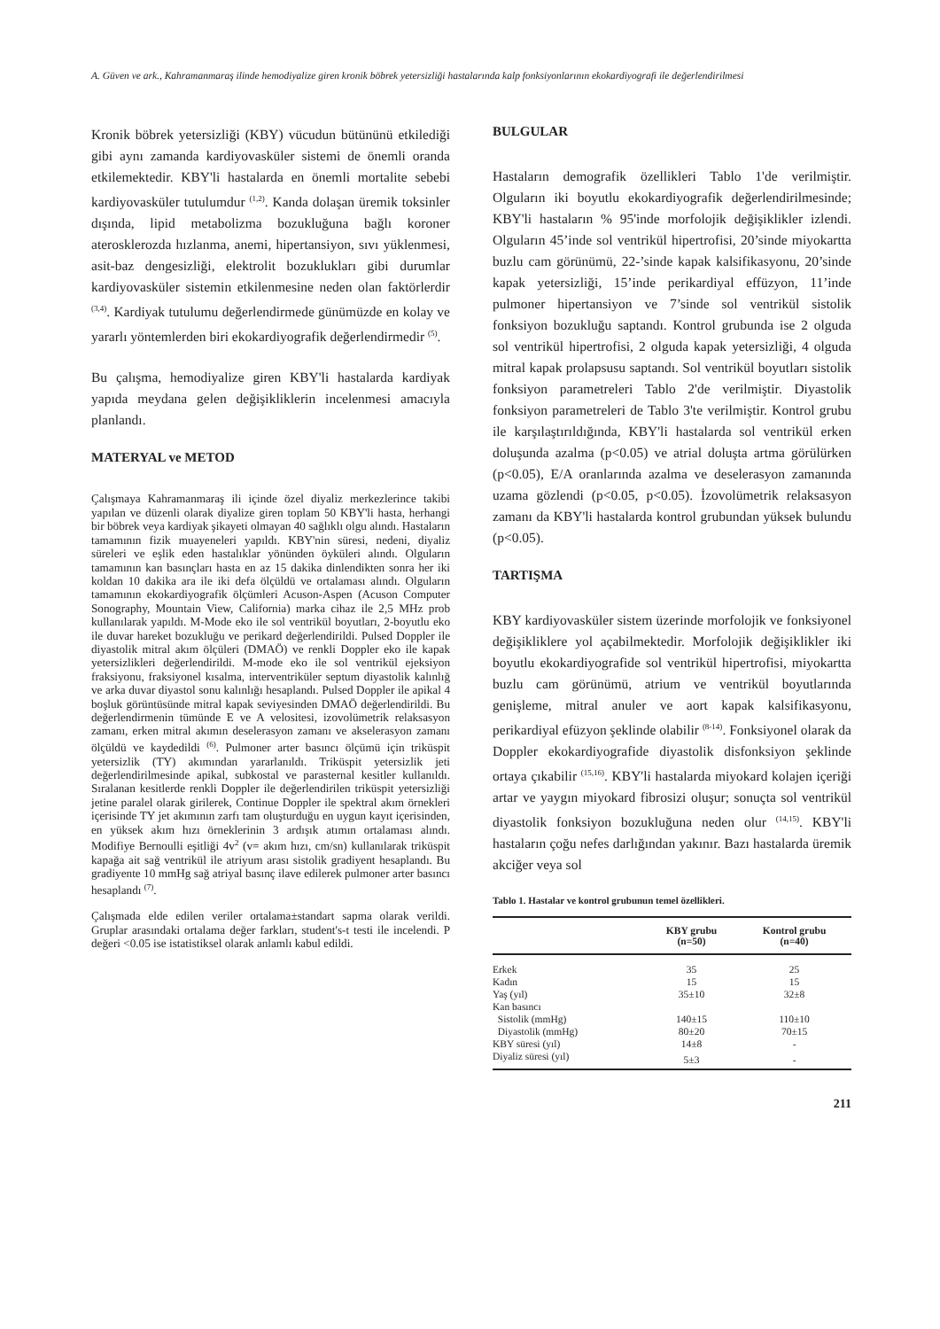A. Güven ve ark., Kahramanmaraş ilinde hemodiyalize giren kronik böbrek yetersizliği hastalarında kalp fonksiyonlarının ekokardiyografi ile değerlendirilmesi
Kronik böbrek yetersizliği (KBY) vücudun bütününü etkilediği gibi aynı zamanda kardiyovasküler sistemi de önemli oranda etkilemektedir. KBY'li hastalarda en önemli mortalite sebebi kardiyovasküler tutulumdur <sup>(1,2)</sup>. Kanda dolaşan üremik toksinler dışında, lipid metabolizma bozukluğuna bağlı koroner aterosklerozda hızlanma, anemi, hipertansiyon, sıvı yüklenmesi, asit-baz dengesizliği, elektrolit bozuklukları gibi durumlar kardiyovasküler sistemin etkilenmesine neden olan faktörlerdir <sup>(3,4)</sup>. Kardiyak tutulumu değerlendirmede günümüzde en kolay ve yararlı yöntemlerden biri ekokardiyografik değerlendirmedir <sup>(5)</sup>.
Bu çalışma, hemodiyalize giren KBY'li hastalarda kardiyak yapıda meydana gelen değişikliklerin incelenmesi amacıyla planlandı.
MATERYAL ve METOD
Çalışmaya Kahramanmaraş ili içinde özel diyaliz merkezlerince takibi yapılan ve düzenli olarak diyalize giren toplam 50 KBY'li hasta, herhangi bir böbrek veya kardiyak şikayeti olmayan 40 sağlıklı olgu alındı. Hastaların tamamının fizik muayeneleri yapıldı. KBY'nin süresi, nedeni, diyaliz süreleri ve eşlik eden hastalıklar yönünden öyküleri alındı. Olguların tamamının kan basınçları hasta en az 15 dakika dinlendikten sonra her iki koldan 10 dakika ara ile iki defa ölçüldü ve ortalaması alındı. Olguların tamamının ekokardiyografik ölçümleri Acuson-Aspen (Acuson Computer Sonography, Mountain View, California) marka cihaz ile 2,5 MHz prob kullanılarak yapıldı. M-Mode eko ile sol ventrikül boyutları, 2-boyutlu eko ile duvar hareket bozukluğu ve perikard değerlendirildi. Pulsed Doppler ile diyastolik mitral akım ölçüleri (DMAÖ) ve renkli Doppler eko ile kapak yetersizlikleri değerlendirildi. M-mode eko ile sol ventrikül ejeksiyon fraksiyonu, fraksiyonel kısalma, interventriküler septum diyastolik kalınlığ ve arka duvar diyastol sonu kalınlığı hesaplandı. Pulsed Doppler ile apikal 4 boşluk görüntüsünde mitral kapak seviyesinden DMAÖ değerlendirildi. Bu değerlendirmenin tümünde E ve A velositesi, izovolümetrik relaksasyon zamanı, erken mitral akımın deselerasyon zamanı ve akselerasyon zamanı ölçüldü ve kaydedildi <sup>(6)</sup>. Pulmoner arter basıncı ölçümü için triküspit yetersizlik (TY) akımından yararlanıldı. Triküspit yetersizlik jeti değerlendirilmesinde apikal, subkostal ve parasternal kesitler kullanıldı. Sıralanan kesitlerde renkli Doppler ile değerlendirilen triküspit yetersizliği jetine paralel olarak girilerek, Continue Doppler ile spektral akım örnekleri içerisinde TY jet akımının zarfı tam oluşturduğu en uygun kayıt içerisinden, en yüksek akım hızı örneklerinin 3 ardışık atımın ortalaması alındı. Modifiye Bernoulli eşitliği 4v<sup>2</sup> (v= akım hızı, cm/sn) kullanılarak triküspit kapağa ait sağ ventrikül ile atriyum arası sistolik gradiyent hesaplandı. Bu gradiyente 10 mmHg sağ atriyal basınç ilave edilerek pulmoner arter basıncı hesaplandı <sup>(7)</sup>.
Çalışmada elde edilen veriler ortalama±standart sapma olarak verildi. Gruplar arasındaki ortalama değer farkları, student's-t testi ile incelendi. P değeri <0.05 ise istatistiksel olarak anlamlı kabul edildi.
BULGULAR
Hastaların demografik özellikleri Tablo 1'de verilmiştir. Olguların iki boyutlu ekokardiyografik değerlendirilmesinde; KBY'li hastaların % 95'inde morfolojik değişiklikler izlendi. Olguların 45’inde sol ventrikül hipertrofisi, 20’sinde miyokartta buzlu cam görünümü, 22-’sinde kapak kalsifikasyonu, 20’sinde kapak yetersizliği, 15’inde perikardiyal effüzyon, 11’inde pulmoner hipertansiyon ve 7’sinde sol ventrikül sistolik fonksiyon bozukluğu saptandı. Kontrol grubunda ise 2 olguda sol ventrikül hipertrofisi, 2 olguda kapak yetersizliği, 4 olguda mitral kapak prolapsusu saptandı. Sol ventrikül boyutları sistolik fonksiyon parametreleri Tablo 2'de verilmiştir. Diyastolik fonksiyon parametreleri de Tablo 3'te verilmiştir. Kontrol grubu ile karşılaştırıldığında, KBY'li hastalarda sol ventrikül erken doluşunda azalma (p<0.05) ve atrial doluşta artma görülürken (p<0.05), E/A oranlarında azalma ve deselerasyon zamanında uzama gözlendi (p<0.05, p<0.05). İzovolümetrik relaksasyon zamanı da KBY'li hastalarda kontrol grubundan yüksek bulundu (p<0.05).
TARTIŞMA
KBY kardiyovasküler sistem üzerinde morfolojik ve fonksiyonel değişikliklere yol açabilmektedir. Morfolojik değişiklikler iki boyutlu ekokardiyografide sol ventrikül hipertrofisi, miyokartta buzlu cam görünümü, atrium ve ventrikül boyutlarında genişleme, mitral anuler ve aort kapak kalsifikasyonu, perikardiyal efüzyon şeklinde olabilir <sup>(8-14)</sup>. Fonksiyonel olarak da Doppler ekokardiyografide diyastolik disfonksiyon şeklinde ortaya çıkabilir <sup>(15,16)</sup>. KBY'li hastalarda miyokard kolajen içeriği artar ve yaygın miyokard fibrosizi oluşur; sonuçta sol ventrikül diyastolik fonksiyon bozukluğuna neden olur <sup>(14,15)</sup>. KBY'li hastaların çoğu nefes darlığından yakınır. Bazı hastalarda üremik akciğer veya sol
Tablo 1. Hastalar ve kontrol grubunun temel özellikleri.
| | KBY grubu (n=50) | Kontrol grubu (n=40) |
| --- | --- | --- |
| Erkek | 35 | 25 |
| Kadın | 15 | 15 |
| Yaş (yıl) | 35±10 | 32±8 |
| Kan basıncı | | |
| Sistolik (mmHg) | 140±15 | 110±10 |
| Diyastolik (mmHg) | 80±20 | 70±15 |
| KBY süresi (yıl) | 14±8 | - |
| Diyaliz süresi (yıl) | 5±3 | - |
211